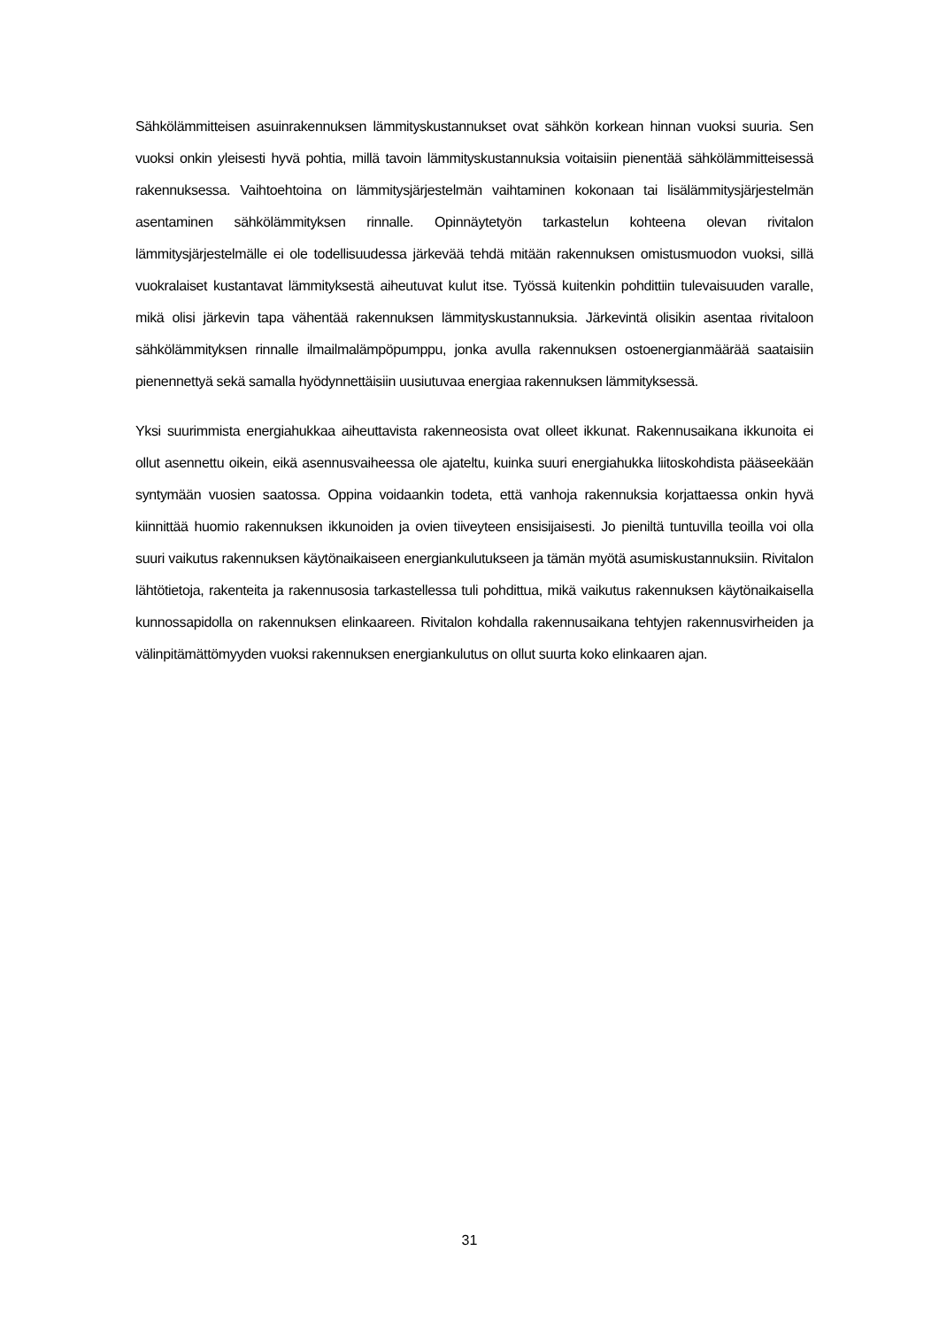Sähkölämmitteisen asuinrakennuksen lämmityskustannukset ovat sähkön korkean hinnan vuoksi suuria. Sen vuoksi onkin yleisesti hyvä pohtia, millä tavoin lämmityskustannuksia voitaisiin pienentää sähkölämmitteisessä rakennuksessa. Vaihtoehtoina on lämmitysjärjestelmän vaihtaminen kokonaan tai lisälämmitysjärjestelmän asentaminen sähkölämmityksen rinnalle. Opinnäytetyön tarkastelun kohteena olevan rivitalon lämmitysjärjestelmälle ei ole todellisuudessa järkevää tehdä mitään rakennuksen omistusmuodon vuoksi, sillä vuokralaiset kustantavat lämmityksestä aiheutuvat kulut itse. Työssä kuitenkin pohdittiin tulevaisuuden varalle, mikä olisi järkevin tapa vähentää rakennuksen lämmityskustannuksia. Järkevintä olisikin asentaa rivitaloon sähkölämmityksen rinnalle ilmailmalämpöpumppu, jonka avulla rakennuksen ostoenergianmäärää saataisiin pienennettyä sekä samalla hyödynnettäisiin uusiutuvaa energiaa rakennuksen lämmityksessä.
Yksi suurimmista energiahukkaa aiheuttavista rakenneosista ovat olleet ikkunat. Rakennusaikana ikkunoita ei ollut asennettu oikein, eikä asennusvaiheessa ole ajateltu, kuinka suuri energiahukka liitoskohdista pääseekään syntymään vuosien saatossa. Oppina voidaankin todeta, että vanhoja rakennuksia korjattaessa onkin hyvä kiinnittää huomio rakennuksen ikkunoiden ja ovien tiiveyteen ensisijaisesti. Jo pieniltä tuntuvilla teoilla voi olla suuri vaikutus rakennuksen käytönaikaiseen energiankulutukseen ja tämän myötä asumiskustannuksiin. Rivitalon lähtötietoja, rakenteita ja rakennusosia tarkastellessa tuli pohdittua, mikä vaikutus rakennuksen käytönaikaisella kunnossapidolla on rakennuksen elinkaareen. Rivitalon kohdalla rakennusaikana tehtyjen rakennusvirheiden ja välinpitämättömyyden vuoksi rakennuksen energiankulutus on ollut suurta koko elinkaaren ajan.
31